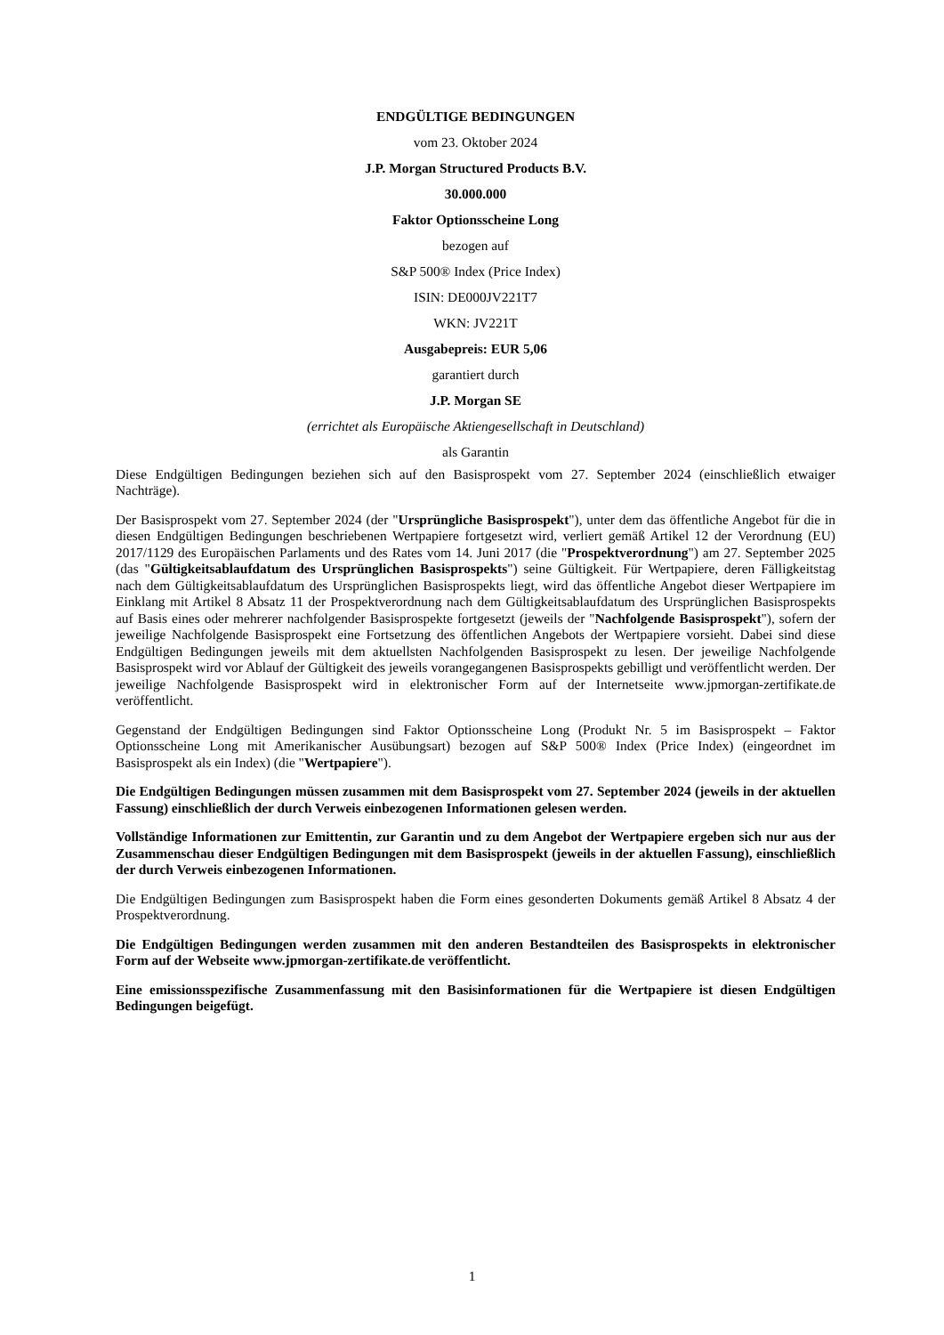ENDGÜLTIGE BEDINGUNGEN
vom 23. Oktober 2024
J.P. Morgan Structured Products B.V.
30.000.000
Faktor Optionsscheine Long
bezogen auf
S&P 500® Index (Price Index)
ISIN: DE000JV221T7
WKN: JV221T
Ausgabepreis: EUR 5,06
garantiert durch
J.P. Morgan SE
(errichtet als Europäische Aktiengesellschaft in Deutschland)
als Garantin
Diese Endgültigen Bedingungen beziehen sich auf den Basisprospekt vom 27. September 2024 (einschließlich etwaiger Nachträge).
Der Basisprospekt vom 27. September 2024 (der "Ursprüngliche Basisprospekt"), unter dem das öffentliche Angebot für die in diesen Endgültigen Bedingungen beschriebenen Wertpapiere fortgesetzt wird, verliert gemäß Artikel 12 der Verordnung (EU) 2017/1129 des Europäischen Parlaments und des Rates vom 14. Juni 2017 (die "Prospektverordnung") am 27. September 2025 (das "Gültigkeitsablaufdatum des Ursprünglichen Basisprospekts") seine Gültigkeit. Für Wertpapiere, deren Fälligkeitstag nach dem Gültigkeitsablaufdatum des Ursprünglichen Basisprospekts liegt, wird das öffentliche Angebot dieser Wertpapiere im Einklang mit Artikel 8 Absatz 11 der Prospektverordnung nach dem Gültigkeitsablaufdatum des Ursprünglichen Basisprospekts auf Basis eines oder mehrerer nachfolgender Basisprospekte fortgesetzt (jeweils der "Nachfolgende Basisprospekt"), sofern der jeweilige Nachfolgende Basisprospekt eine Fortsetzung des öffentlichen Angebots der Wertpapiere vorsieht. Dabei sind diese Endgültigen Bedingungen jeweils mit dem aktuellsten Nachfolgenden Basisprospekt zu lesen. Der jeweilige Nachfolgende Basisprospekt wird vor Ablauf der Gültigkeit des jeweils vorangegangenen Basisprospekts gebilligt und veröffentlicht werden. Der jeweilige Nachfolgende Basisprospekt wird in elektronischer Form auf der Internetseite www.jpmorgan-zertifikate.de veröffentlicht.
Gegenstand der Endgültigen Bedingungen sind Faktor Optionsscheine Long (Produkt Nr. 5 im Basisprospekt – Faktor Optionsscheine Long mit Amerikanischer Ausübungsart) bezogen auf S&P 500® Index (Price Index) (eingeordnet im Basisprospekt als ein Index) (die "Wertpapiere").
Die Endgültigen Bedingungen müssen zusammen mit dem Basisprospekt vom 27. September 2024 (jeweils in der aktuellen Fassung) einschließlich der durch Verweis einbezogenen Informationen gelesen werden.
Vollständige Informationen zur Emittentin, zur Garantin und zu dem Angebot der Wertpapiere ergeben sich nur aus der Zusammenschau dieser Endgültigen Bedingungen mit dem Basisprospekt (jeweils in der aktuellen Fassung), einschließlich der durch Verweis einbezogenen Informationen.
Die Endgültigen Bedingungen zum Basisprospekt haben die Form eines gesonderten Dokuments gemäß Artikel 8 Absatz 4 der Prospektverordnung.
Die Endgültigen Bedingungen werden zusammen mit den anderen Bestandteilen des Basisprospekts in elektronischer Form auf der Webseite www.jpmorgan-zertifikate.de veröffentlicht.
Eine emissionsspezifische Zusammenfassung mit den Basisinformationen für die Wertpapiere ist diesen Endgültigen Bedingungen beigefügt.
1